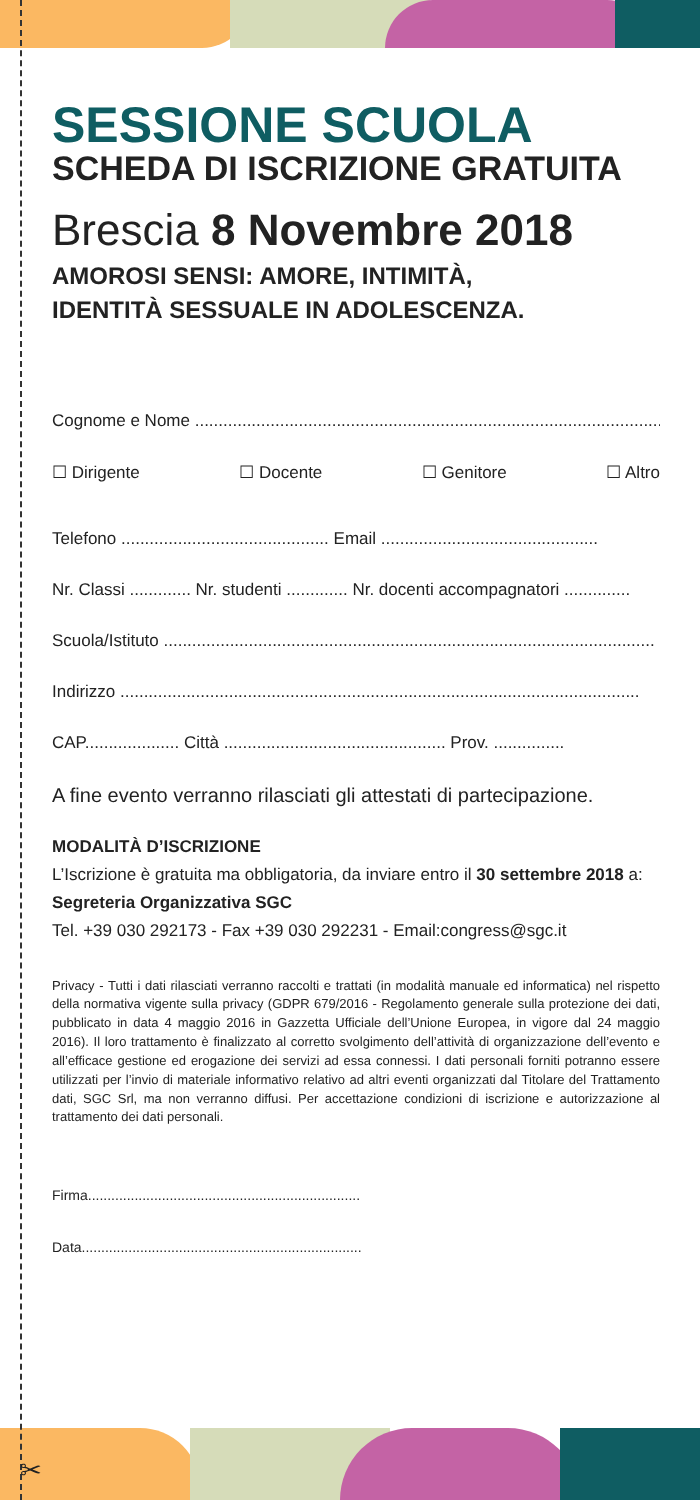SESSIONE SCUOLA
SCHEDA DI ISCRIZIONE GRATUITA
Brescia 8 Novembre 2018
AMOROSI SENSI: AMORE, INTIMITÀ,
IDENTITÀ SESSUALE IN ADOLESCENZA.
Cognome e Nome ........................................................................................................
☐ Dirigente ☐ Docente ☐ Genitore ☐ Altro
Telefono ............................................ Email ..............................................
Nr. Classi ............. Nr. studenti ............. Nr. docenti accompagnatori ..............
Scuola/Istituto ........................................................................................................
Indirizzo ..............................................................................................................
CAP.................... Città ............................................... Prov. ...............
A fine evento verranno rilasciati gli attestati di partecipazione.
MODALITÀ D’ISCRIZIONE
L’Iscrizione è gratuita ma obbligatoria, da inviare entro il 30 settembre 2018 a:
Segreteria Organizzativa SGC
Tel. +39 030 292173 - Fax +39 030 292231 - Email:congress@sgc.it
Privacy - Tutti i dati rilasciati verranno raccolti e trattati (in modalità manuale ed informatica) nel rispetto della normativa vigente sulla privacy (GDPR 679/2016 - Regolamento generale sulla protezione dei dati, pubblicato in data 4 maggio 2016 in Gazzetta Ufficiale dell’Unione Europea, in vigore dal 24 maggio 2016). Il loro trattamento è finalizzato al corretto svolgimento dell’attività di organizzazione dell’evento e all’efficace gestione ed erogazione dei servizi ad essa connessi. I dati personali forniti potranno essere utilizzati per l’invio di materiale informativo relativo ad altri eventi organizzati dal Titolare del Trattamento dati, SGC Srl, ma non verranno diffusi. Per accettazione condizioni di iscrizione e autorizzazione al trattamento dei dati personali.
Firma......................................................................
Data........................................................................
✂